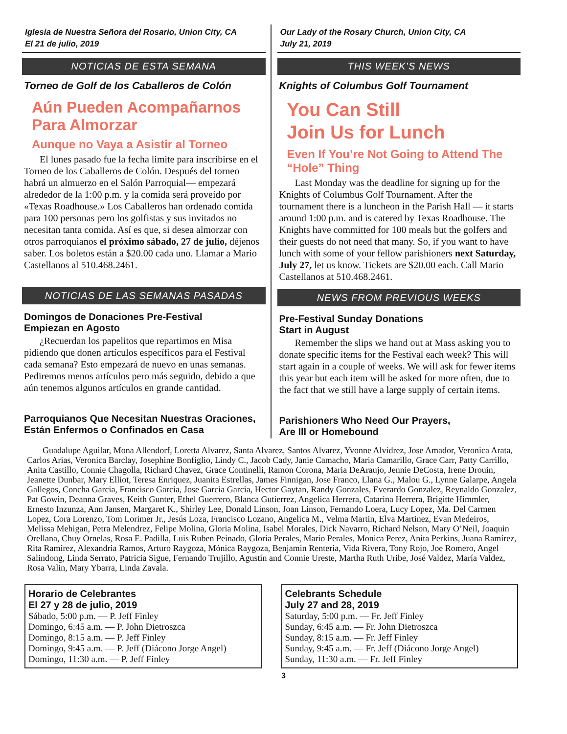Iglesia de Nuestra Señora del Rosario, Union City, CA
El 21 de julio, 2019
NOTICIAS DE ESTA SEMANA
Torneo de Golf de los Caballeros de Colón
Aún Pueden Acompañarnos Para Almorzar
Aunque no Vaya a Asistir al Torneo
El lunes pasado fue la fecha limite para inscribirse en el Torneo de los Caballeros de Colón. Después del torneo habrá un almuerzo en el Salón Parroquial— empezará alrededor de la 1:00 p.m. y la comida será proveído por «Texas Roadhouse.» Los Caballeros han ordenado comida para 100 personas pero los golfistas y sus invitados no necesitan tanta comida. Así es que, si desea almorzar con otros parroquianos el próximo sábado, 27 de julio, déjenos saber. Los boletos están a $20.00 cada uno. Llamar a Mario Castellanos al 510.468.2461.
NOTICIAS DE LAS SEMANAS PASADAS
Domingos de Donaciones Pre-Festival
Empiezan en Agosto
¿Recuerdan los papelitos que repartimos en Misa pidiendo que donen artículos específicos para el Festival cada semana? Esto empezará de nuevo en unas semanas. Pediremos menos artículos pero más seguido, debido a que aún tenemos algunos artículos en grande cantidad.
Parroquianos Que Necesitan Nuestras Oraciones, Están Enfermos o Confinados en Casa
Our Lady of the Rosary Church, Union City, CA
July 21, 2019
THIS WEEK’S NEWS
Knights of Columbus Golf Tournament
You Can Still
Join Us for Lunch
Even If You’re Not Going to Attend The “Hole” Thing
Last Monday was the deadline for signing up for the Knights of Columbus Golf Tournament. After the tournament there is a luncheon in the Parish Hall — it starts around 1:00 p.m. and is catered by Texas Roadhouse. The Knights have committed for 100 meals but the golfers and their guests do not need that many. So, if you want to have lunch with some of your fellow parishioners next Saturday, July 27, let us know. Tickets are $20.00 each. Call Mario Castellanos at 510.468.2461.
NEWS FROM PREVIOUS WEEKS
Pre-Festival Sunday Donations
Start in August
Remember the slips we hand out at Mass asking you to donate specific items for the Festival each week? This will start again in a couple of weeks. We will ask for fewer items this year but each item will be asked for more often, due to the fact that we still have a large supply of certain items.
Parishioners Who Need Our Prayers,
Are Ill or Homebound
Guadalupe Aguilar, Mona Allendorf, Loretta Alvarez, Santa Alvarez, Santos Alvarez, Yvonne Alvidrez, Jose Amador, Veronica Arata, Carlos Arias, Veronica Barclay, Josephine Bonfiglio, Lindy C., Jacob Cady, Janie Camacho, Maria Camarillo, Grace Carr, Patty Carrillo, Anita Castillo, Connie Chagolla, Richard Chavez, Grace Continelli, Ramon Corona, Maria DeAraujo, Jennie DeCosta, Irene Drouin, Jeanette Dunbar, Mary Elliot, Teresa Enriquez, Juanita Estrellas, James Finnigan, Jose Franco, Llana G., Malou G., Lynne Galarpe, Angela Gallegos, Concha Garcia, Francisco Garcia, Jose Garcia Garcia, Hector Gaytan, Randy Gonzales, Everardo Gonzalez, Reynaldo Gonzalez, Pat Gowin, Deanna Graves, Keith Gunter, Ethel Guerrero, Blanca Gutierrez, Angelica Herrera, Catarina Herrera, Brigitte Himmler, Ernesto Inzunza, Ann Jansen, Margaret K., Shirley Lee, Donald Linson, Joan Linson, Fernando Loera, Lucy Lopez, Ma. Del Carmen Lopez, Cora Lorenzo, Tom Lorimer Jr., Jesús Loza, Francisco Lozano, Angelica M., Velma Martin, Elva Martinez, Evan Medeiros, Melissa Mehigan, Petra Melendrez, Felipe Molina, Gloria Molina, Isabel Morales, Dick Navarro, Richard Nelson, Mary O’Neil, Joaquin Orellana, Chuy Ornelas, Rosa E. Padilla, Luis Ruben Peinado, Gloria Perales, Mario Perales, Monica Perez, Anita Perkins, Juana Ramírez, Rita Ramirez, Alexandria Ramos, Arturo Raygoza, Mónica Raygoza, Benjamin Renteria, Vida Rivera, Tony Rojo, Joe Romero, Angel Salindong, Linda Serrato, Patricia Sigue, Fernando Trujillo, Agustín and Connie Ureste, Martha Ruth Uribe, José Valdez, María Valdez, Rosa Valin, Mary Ybarra, Linda Zavala.
Horario de Celebrantes
El 27 y 28 de julio, 2019
Sábado, 5:00 p.m. — P. Jeff Finley
Domingo, 6:45 a.m. — P. John Dietroszca
Domingo, 8:15 a.m. — P. Jeff Finley
Domingo, 9:45 a.m. — P. Jeff (Diácono Jorge Angel)
Domingo, 11:30 a.m. — P. Jeff Finley
Celebrants Schedule
July 27 and 28, 2019
Saturday, 5:00 p.m. — Fr. Jeff Finley
Sunday, 6:45 a.m. — Fr. John Dietroszca
Sunday, 8:15 a.m. — Fr. Jeff Finley
Sunday, 9:45 a.m. — Fr. Jeff (Diácono Jorge Angel)
Sunday, 11:30 a.m. — Fr. Jeff Finley
3